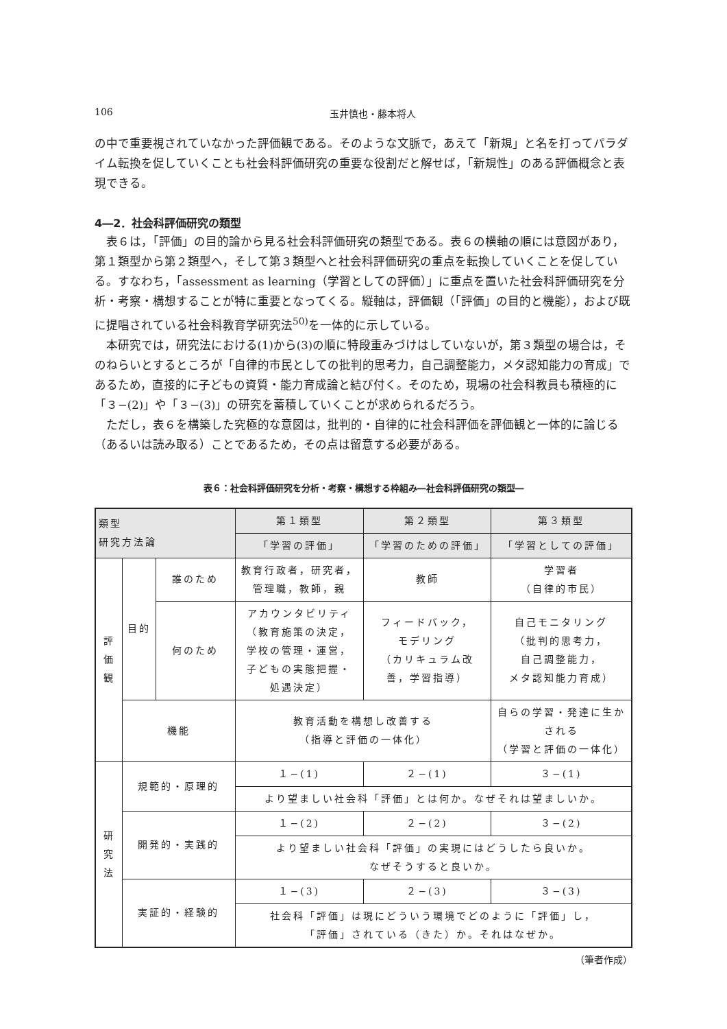106 玉井慎也・藤本将人
の中で重要視されていなかった評価観である。そのような文脈で，あえて「新規」と名を打ってパラダイム転換を促していくことも社会科評価研究の重要な役割だと解せば，「新規性」のある評価概念と表現できる。
4―2．社会科評価研究の類型
表６は，「評価」の目的論から見る社会科評価研究の類型である。表６の横軸の順には意図があり，第１類型から第２類型へ，そして第３類型へと社会科評価研究の重点を転換していくことを促している。すなわち，「assessment as learning（学習としての評価）」に重点を置いた社会科評価研究を分析・考察・構想することが特に重要となってくる。縦軸は，評価観（「評価」の目的と機能），および既に提唱されている社会科教育学研究法<sup>50)</sup>を一体的に示している。
本研究では，研究法における(1)から(3)の順に特段重みづけはしていないが，第３類型の場合は，そのねらいとするところが「自律的市民としての批判的思考力，自己調整能力，メタ認知能力の育成」であるため，直接的に子どもの資質・能力育成論と結び付く。そのため，現場の社会科教員も積極的に「３−(2)」や「３−(3)」の研究を蓄積していくことが求められるだろう。
ただし，表６を構築した究極的な意図は，批判的・自律的に社会科評価を評価観と一体的に論じる（あるいは読み取る）ことであるため，その点は留意する必要がある。
表６：社会科評価研究を分析・考察・構想する枠組み―社会科評価研究の類型―
| 類型 研究方法論 | | | 第１類型 | 第２類型 | 第３類型 |
| --- | --- | --- | --- | --- | --- |
| | | | 「学習の評価」 | 「学習のための評価」 | 「学習としての評価」 |
| 評 価 観 | 目的 | 誰のため | 教育行政者，研究者， 管理職，教師，親 | 教師 | 学習者 （自律的市民） |
| | | 何のため | アカウンタビリティ （教育施策の決定， 学校の管理・運営， 子どもの実態把握・ 処遇決定） | フィードバック， モデリング （カリキュラム改 善，学習指導） | 自己モニタリング （批判的思考力， 自己調整能力， メタ認知能力育成） |
| | 機能 | | 教育活動を構想し改善する （指導と評価の一体化） | | 自らの学習・発達に生か される （学習と評価の一体化） |
| 研 究 法 | 規範的・原理的 | | １−(1) | ２−(1) | ３−(1) |
| | | | より望ましい社会科「評価」とは何か。なぜそれは望ましいか。 | | |
| | 開発的・実践的 | | １−(2) | ２−(2) | ３−(2) |
| | | | より望ましい社会科「評価」の実現にはどうしたら良いか。 なぜそうすると良いか。 | | |
| | 実証的・経験的 | | １−(3) | ２−(3) | ３−(3) |
| | | | 社会科「評価」は現にどういう環境でどのように「評価」し， 「評価」されている（きた）か。それはなぜか。 | | |
（筆者作成）